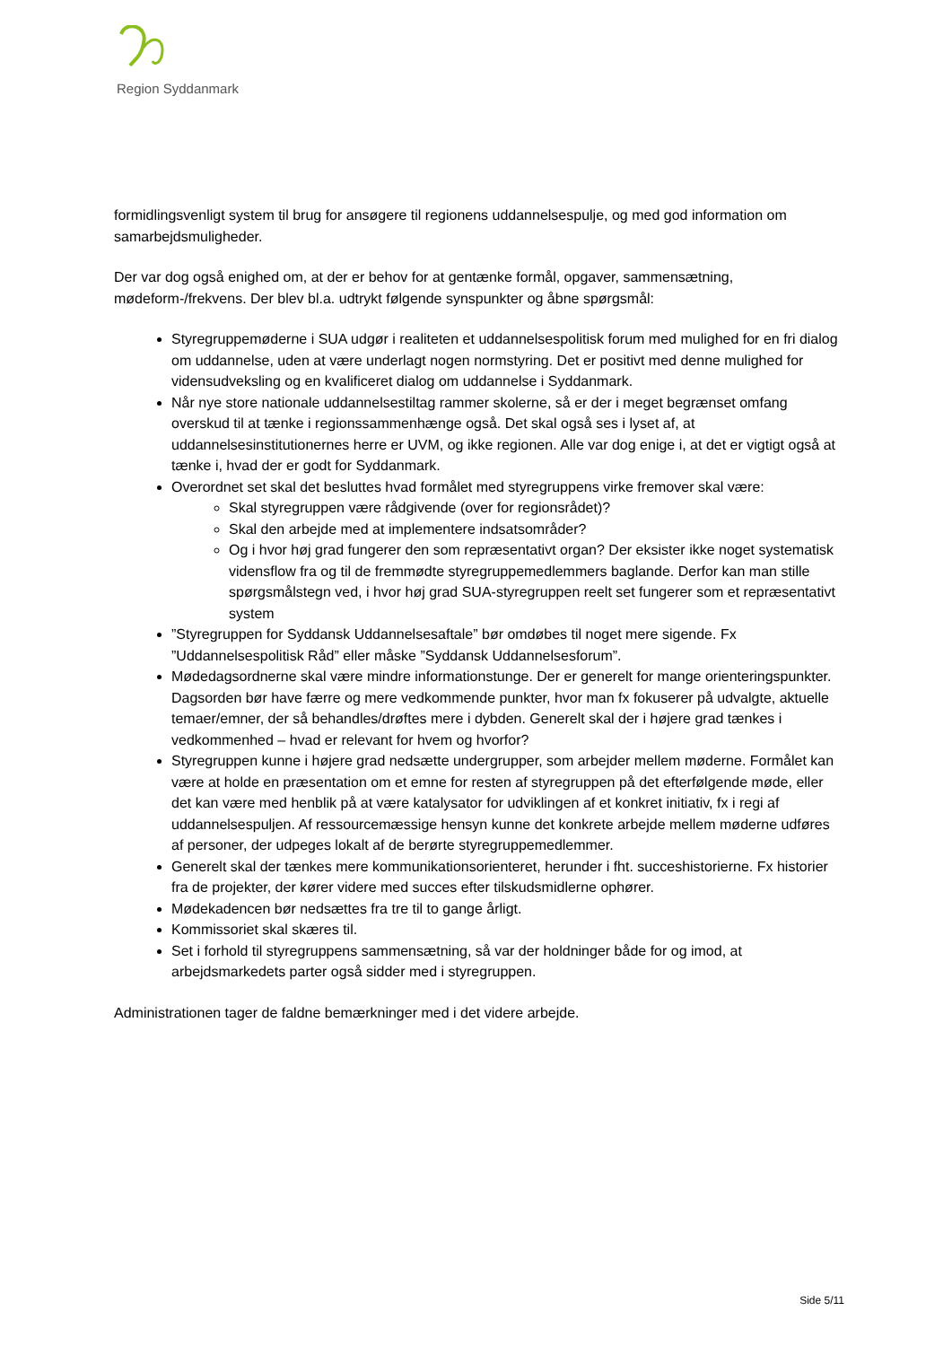Region Syddanmark
formidlingsvenligt system til brug for ansøgere til regionens uddannelsespulje, og med god information om samarbejdsmuligheder.
Der var dog også enighed om, at der er behov for at gentænke formål, opgaver, sammensætning, mødeform-/frekvens. Der blev bl.a. udtrykt følgende synspunkter og åbne spørgsmål:
Styregruppemøderne i SUA udgør i realiteten et uddannelsespolitisk forum med mulighed for en fri dialog om uddannelse, uden at være underlagt nogen normstyring. Det er positivt med denne mulighed for vidensudveksling og en kvalificeret dialog om uddannelse i Syddanmark.
Når nye store nationale uddannelsestiltag rammer skolerne, så er der i meget begrænset omfang overskud til at tænke i regionssammenhænge også. Det skal også ses i lyset af, at uddannelsesinstitutionernes herre er UVM, og ikke regionen. Alle var dog enige i, at det er vigtigt også at tænke i, hvad der er godt for Syddanmark.
Overordnet set skal det besluttes hvad formålet med styregruppens virke fremover skal være:
Skal styregruppen være rådgivende (over for regionsrådet)?
Skal den arbejde med at implementere indsatsområder?
Og i hvor høj grad fungerer den som repræsentativt organ? Der eksister ikke noget systematisk vidensflow fra og til de fremmødte styregruppemedlemmers baglande. Derfor kan man stille spørgsmålstegn ved, i hvor høj grad SUA-styregruppen reelt set fungerer som et repræsentativt system
”Styregruppen for Syddansk Uddannelsesaftale” bør omdøbes til noget mere sigende. Fx ”Uddannelsespolitisk Råd” eller måske ”Syddansk Uddannelsesforum”.
Mødedagsordnerne skal være mindre informationstunge. Der er generelt for mange orienteringspunkter. Dagsorden bør have færre og mere vedkommende punkter, hvor man fx fokuserer på udvalgte, aktuelle temaer/emner, der så behandles/drøftes mere i dybden. Generelt skal der i højere grad tænkes i vedkommenhed – hvad er relevant for hvem og hvorfor?
Styregruppen kunne i højere grad nedsætte undergrupper, som arbejder mellem møderne. Formålet kan være at holde en præsentation om et emne for resten af styregruppen på det efterfølgende møde, eller det kan være med henblik på at være katalysator for udviklingen af et konkret initiativ, fx i regi af uddannelsespuljen. Af ressourcemæssige hensyn kunne det konkrete arbejde mellem møderne udføres af personer, der udpeges lokalt af de berørte styregruppemedlemmer.
Generelt skal der tænkes mere kommunikationsorienteret, herunder i fht. succeshistorierne. Fx historier fra de projekter, der kører videre med succes efter tilskudsmidlerne ophører.
Mødekadencen bør nedsættes fra tre til to gange årligt.
Kommissoriet skal skæres til.
Set i forhold til styregruppens sammensætning, så var der holdninger både for og imod, at arbejdsmarkedets parter også sidder med i styregruppen.
Administrationen tager de faldne bemærkninger med i det videre arbejde.
Side 5/11